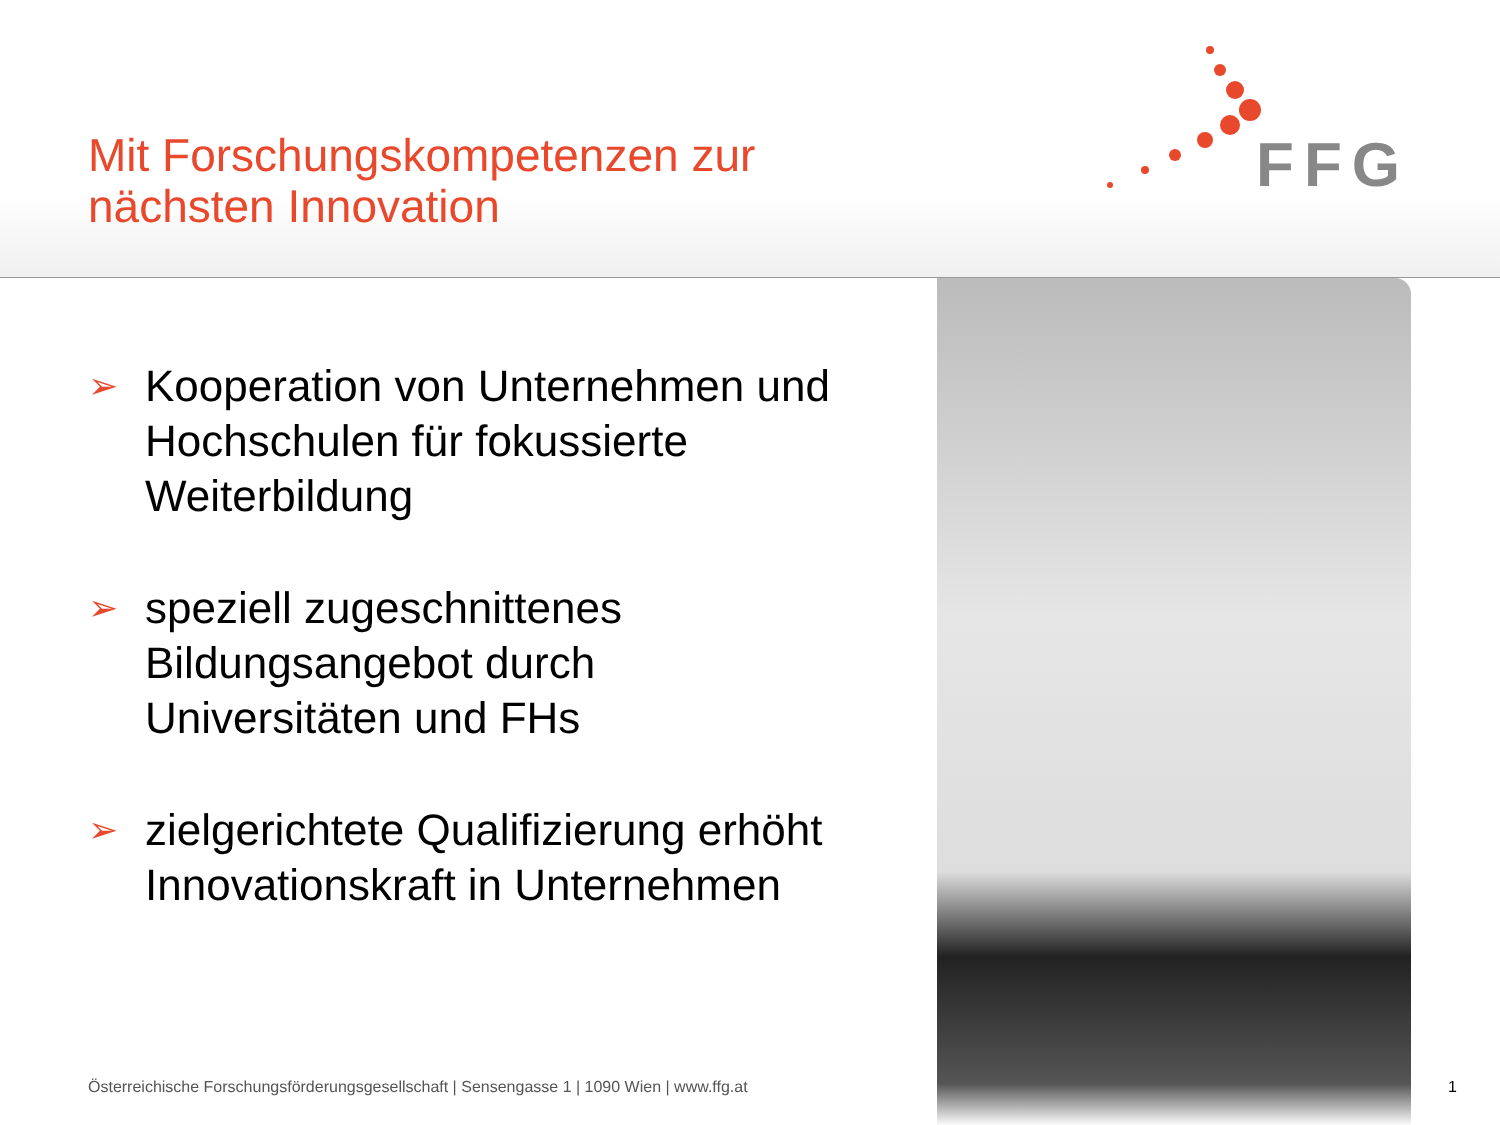Mit Forschungskompetenzen zur
nächsten Innovation
FFG
➢ Kooperation von Unternehmen und Hochschulen für fokussierte Weiterbildung
➢ speziell zugeschnittenes Bildungsangebot durch Universitäten und FHs
➢ zielgerichtete Qualifizierung erhöht Innovationskraft in Unternehmen
Österreichische Forschungsförderungsgesellschaft | Sensengasse 1 | 1090 Wien | www.ffg.at
1